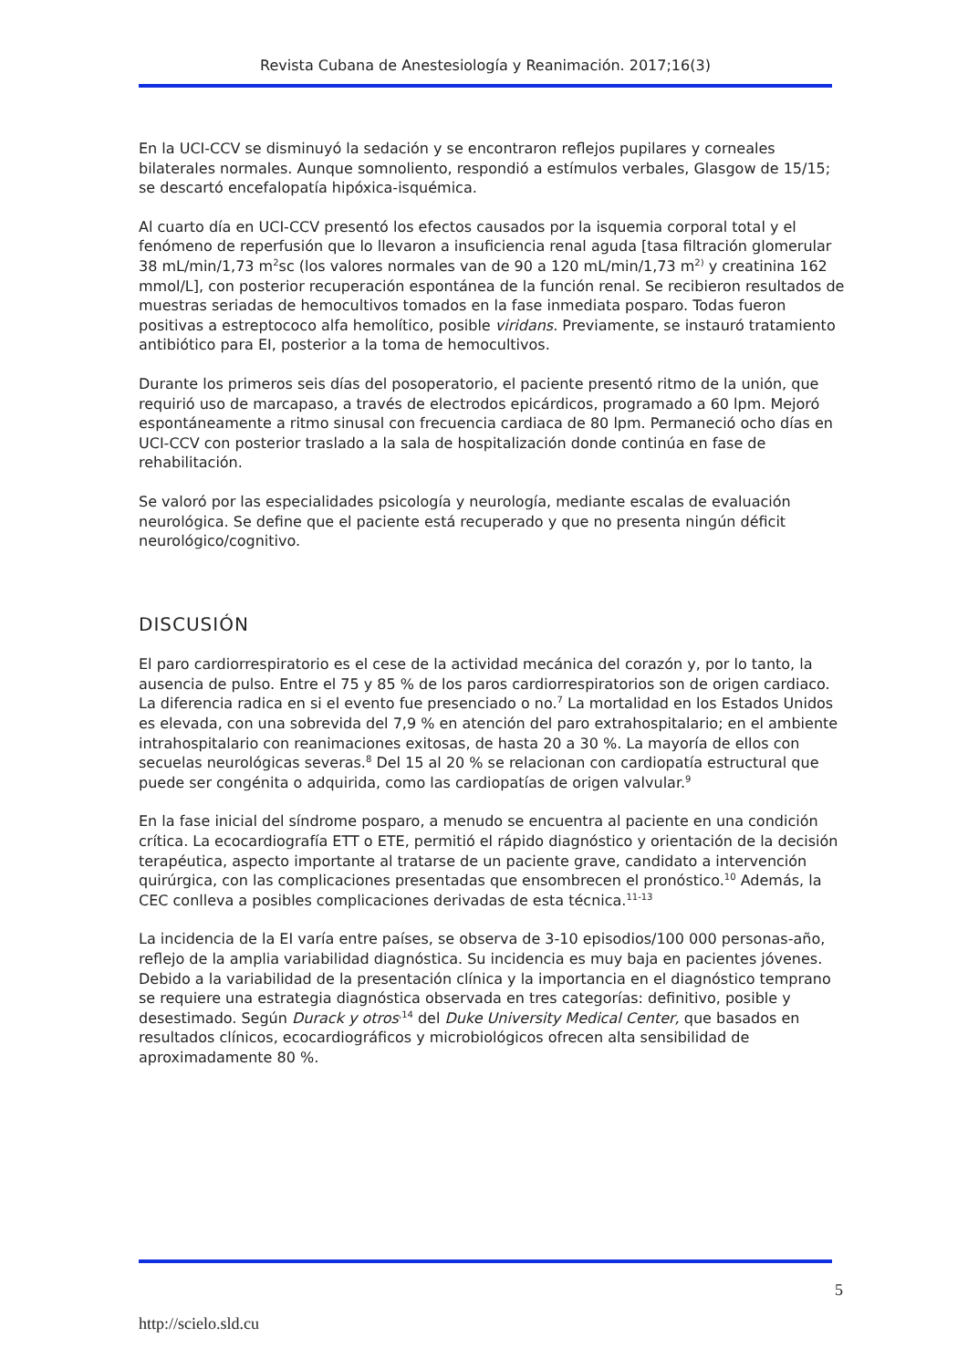Revista Cubana de Anestesiología y Reanimación. 2017;16(3)
En la UCI-CCV se disminuyó la sedación y se encontraron reflejos pupilares y corneales bilaterales normales. Aunque somnoliento, respondió a estímulos verbales, Glasgow de 15/15; se descartó encefalopatía hipóxica-isquémica.
Al cuarto día en UCI-CCV presentó los efectos causados por la isquemia corporal total y el fenómeno de reperfusión que lo llevaron a insuficiencia renal aguda [tasa filtración glomerular 38 mL/min/1,73 m<sup>2</sup>sc (los valores normales van de 90 a 120 mL/min/1,73 m<sup>2)</sup> y creatinina 162 mmol/L], con posterior recuperación espontánea de la función renal. Se recibieron resultados de muestras seriadas de hemocultivos tomados en la fase inmediata posparo. Todas fueron positivas a estreptococo alfa hemolítico, posible viridans. Previamente, se instauró tratamiento antibiótico para EI, posterior a la toma de hemocultivos.
Durante los primeros seis días del posoperatorio, el paciente presentó ritmo de la unión, que requirió uso de marcapaso, a través de electrodos epicárdicos, programado a 60 lpm. Mejoró espontáneamente a ritmo sinusal con frecuencia cardiaca de 80 lpm. Permaneció ocho días en UCI-CCV con posterior traslado a la sala de hospitalización donde continúa en fase de rehabilitación.
Se valoró por las especialidades psicología y neurología, mediante escalas de evaluación neurológica. Se define que el paciente está recuperado y que no presenta ningún déficit neurológico/cognitivo.
DISCUSIÓN
El paro cardiorrespiratorio es el cese de la actividad mecánica del corazón y, por lo tanto, la ausencia de pulso. Entre el 75 y 85 % de los paros cardiorrespiratorios son de origen cardiaco. La diferencia radica en si el evento fue presenciado o no.<sup>7</sup> La mortalidad en los Estados Unidos es elevada, con una sobrevida del 7,9 % en atención del paro extrahospitalario; en el ambiente intrahospitalario con reanimaciones exitosas, de hasta 20 a 30 %. La mayoría de ellos con secuelas neurológicas severas.<sup>8</sup> Del 15 al 20 % se relacionan con cardiopatía estructural que puede ser congénita o adquirida, como las cardiopatías de origen valvular.<sup>9</sup>
En la fase inicial del síndrome posparo, a menudo se encuentra al paciente en una condición crítica. La ecocardiografía ETT o ETE, permitió el rápido diagnóstico y orientación de la decisión terapéutica, aspecto importante al tratarse de un paciente grave, candidato a intervención quirúrgica, con las complicaciones presentadas que ensombrecen el pronóstico.<sup>10</sup> Además, la CEC conlleva a posibles complicaciones derivadas de esta técnica.<sup>11-13</sup>
La incidencia de la EI varía entre países, se observa de 3-10 episodios/100 000 personas-año, reflejo de la amplia variabilidad diagnóstica. Su incidencia es muy baja en pacientes jóvenes. Debido a la variabilidad de la presentación clínica y la importancia en el diagnóstico temprano se requiere una estrategia diagnóstica observada en tres categorías: definitivo, posible y desestimado. Según Durack y otros<sup>,14</sup> del Duke University Medical Center, que basados en resultados clínicos, ecocardiográficos y microbiológicos ofrecen alta sensibilidad de aproximadamente 80 %.
5
http://scielo.sld.cu